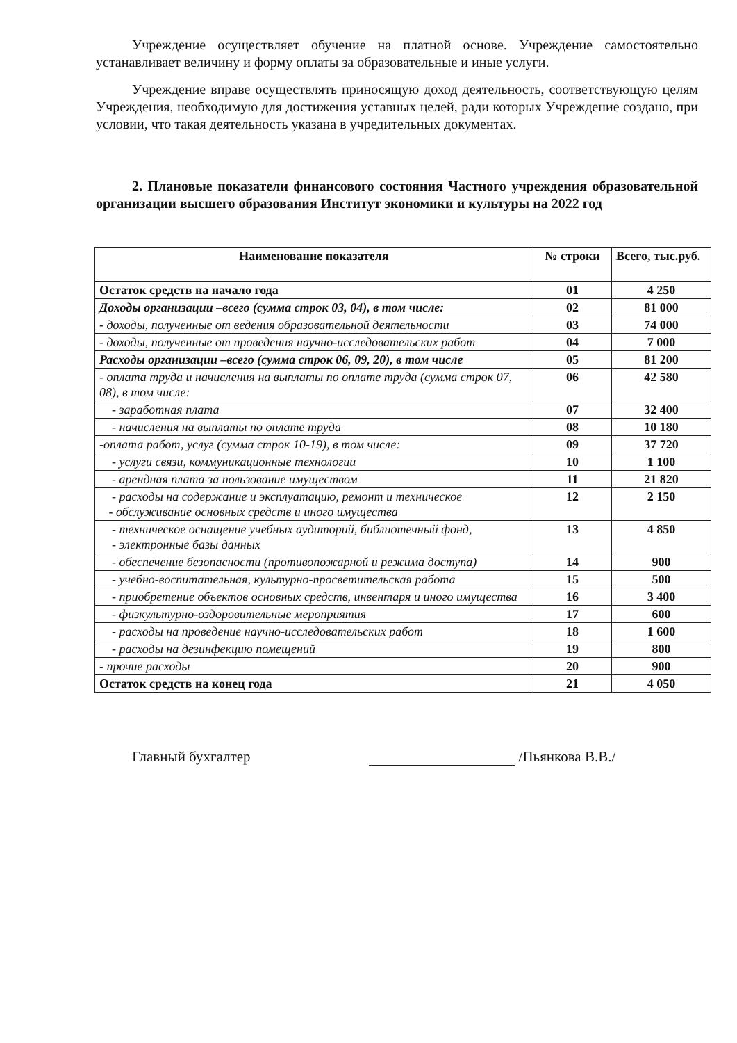Учреждение осуществляет обучение на платной основе. Учреждение самостоятельно устанавливает величину и форму оплаты за образовательные и иные услуги.
Учреждение вправе осуществлять приносящую доход деятельность, соответствующую целям Учреждения, необходимую для достижения уставных целей, ради которых Учреждение создано, при условии, что такая деятельность указана в учредительных документах.
2. Плановые показатели финансового состояния Частного учреждения образовательной организации высшего образования Институт экономики и культуры на 2022 год
| Наименование показателя | № строки | Всего, тыс.руб. |
| --- | --- | --- |
| Остаток средств на начало года | 01 | 4 250 |
| Доходы организации –всего (сумма строк 03, 04), в том числе: | 02 | 81 000 |
| - доходы, полученные от ведения образовательной деятельности | 03 | 74 000 |
| - доходы, полученные от проведения научно-исследовательских работ | 04 | 7 000 |
| Расходы организации –всего (сумма строк 06, 09, 20), в том числе | 05 | 81 200 |
| - оплата труда и начисления на выплаты по оплате труда (сумма строк 07, 08), в том числе: | 06 | 42 580 |
| - заработная плата | 07 | 32 400 |
| - начисления на выплаты по оплате труда | 08 | 10 180 |
| -оплата работ, услуг (сумма строк 10-19), в том числе: | 09 | 37 720 |
| - услуги связи, коммуникационные технологии | 10 | 1 100 |
| - арендная плата за пользование имуществом | 11 | 21 820 |
| - расходы на содержание и эксплуатацию, ремонт и техническое - обслуживание основных средств и иного имущества | 12 | 2 150 |
| - техническое оснащение учебных аудиторий, библиотечный фонд, - электронные базы данных | 13 | 4 850 |
| - обеспечение безопасности (противопожарной и режима доступа) | 14 | 900 |
| - учебно-воспитательная, культурно-просветительская работа | 15 | 500 |
| - приобретение объектов основных средств, инвентаря и иного имущества | 16 | 3 400 |
| - физкультурно-оздоровительные мероприятия | 17 | 600 |
| - расходы на проведение научно-исследовательских работ | 18 | 1 600 |
| - расходы на дезинфекцию помещений | 19 | 800 |
| - прочие расходы | 20 | 900 |
| Остаток средств на конец года | 21 | 4 050 |
Главный бухгалтер /Пьянкова В.В./